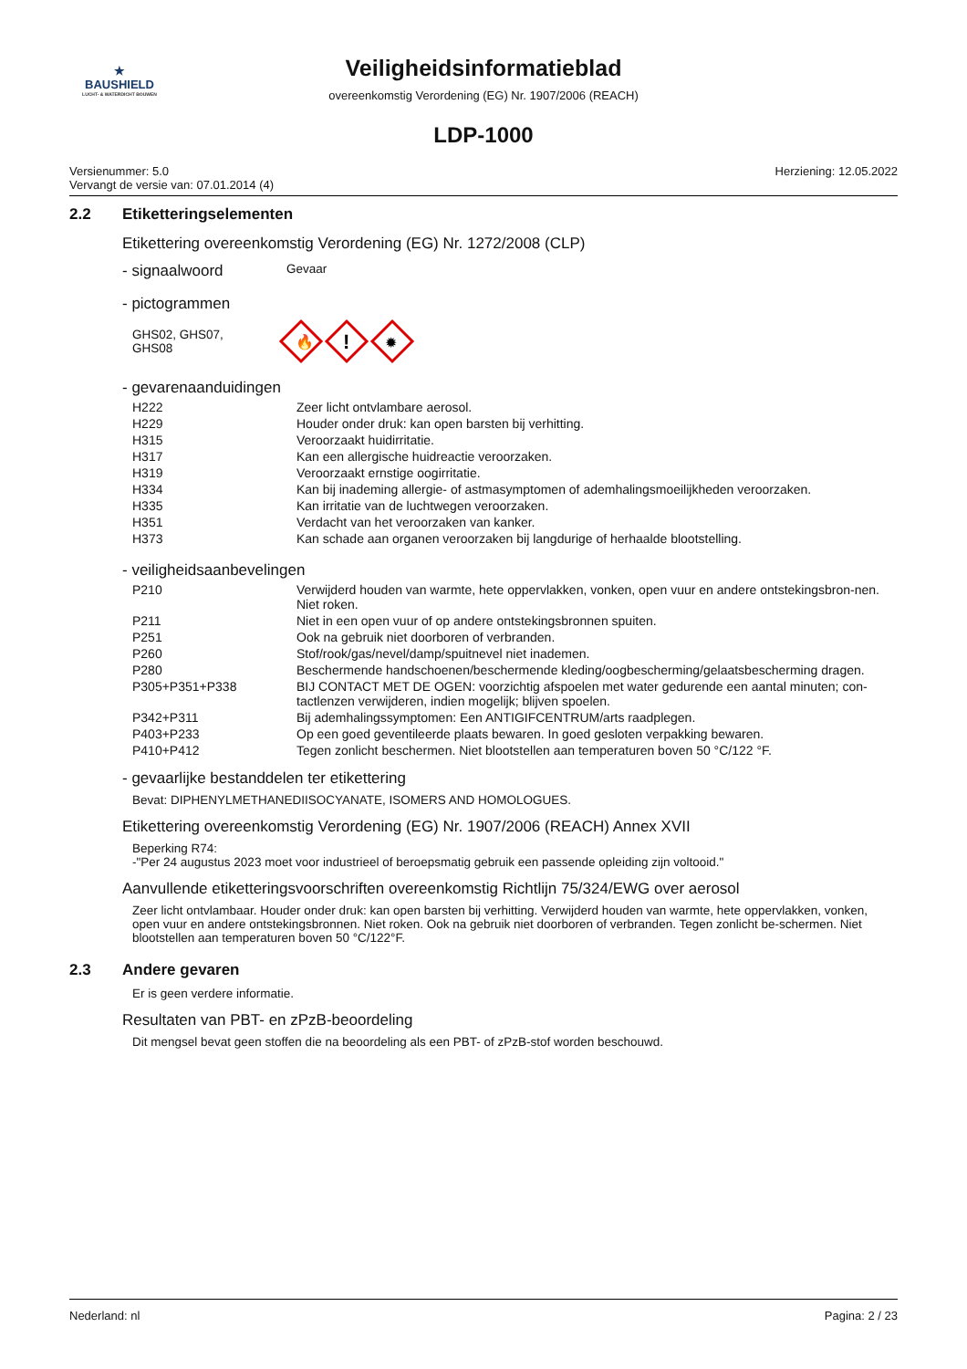★
BAUSHIELD
LUCHT- & WATERDICHT BOUWEN
Veiligheidsinformatieblad
overeenkomstig Verordening (EG) Nr. 1907/2006 (REACH)
LDP-1000
Versienummer: 5.0
Vervangt de versie van: 07.01.2014 (4)
Herziening: 12.05.2022
2.2 Etiketteringselementen
Etikettering overeenkomstig Verordening (EG) Nr. 1272/2008 (CLP)
- signaalwoord Gevaar
- pictogrammen
GHS02, GHS07,
GHS08
🔥
!
✹
- gevarenaanduidingen
| H222 | Zeer licht ontvlambare aerosol. |
| H229 | Houder onder druk: kan open barsten bij verhitting. |
| H315 | Veroorzaakt huidirritatie. |
| H317 | Kan een allergische huidreactie veroorzaken. |
| H319 | Veroorzaakt ernstige oogirritatie. |
| H334 | Kan bij inademing allergie- of astmasymptomen of ademhalingsmoeilijkheden veroorzaken. |
| H335 | Kan irritatie van de luchtwegen veroorzaken. |
| H351 | Verdacht van het veroorzaken van kanker. |
| H373 | Kan schade aan organen veroorzaken bij langdurige of herhaalde blootstelling. |
- veiligheidsaanbevelingen
| P210 | Verwijderd houden van warmte, hete oppervlakken, vonken, open vuur en andere ontstekingsbron-nen. Niet roken. |
| P211 | Niet in een open vuur of op andere ontstekingsbronnen spuiten. |
| P251 | Ook na gebruik niet doorboren of verbranden. |
| P260 | Stof/rook/gas/nevel/damp/spuitnevel niet inademen. |
| P280 | Beschermende handschoenen/beschermende kleding/oogbescherming/gelaatsbescherming dragen. |
| P305+P351+P338 | BIJ CONTACT MET DE OGEN: voorzichtig afspoelen met water gedurende een aantal minuten; con-tactlenzen verwijderen, indien mogelijk; blijven spoelen. |
| P342+P311 | Bij ademhalingssymptomen: Een ANTIGIFCENTRUM/arts raadplegen. |
| P403+P233 | Op een goed geventileerde plaats bewaren. In goed gesloten verpakking bewaren. |
| P410+P412 | Tegen zonlicht beschermen. Niet blootstellen aan temperaturen boven 50 °C/122 °F. |
- gevaarlijke bestanddelen ter etikettering
Bevat: DIPHENYLMETHANEDIISOCYANATE, ISOMERS AND HOMOLOGUES.
Etikettering overeenkomstig Verordening (EG) Nr. 1907/2006 (REACH) Annex XVII
Beperking R74:
-"Per 24 augustus 2023 moet voor industrieel of beroepsmatig gebruik een passende opleiding zijn voltooid."
Aanvullende etiketteringsvoorschriften overeenkomstig Richtlijn 75/324/EWG over aerosol
Zeer licht ontvlambaar. Houder onder druk: kan open barsten bij verhitting. Verwijderd houden van warmte, hete oppervlakken, vonken, open vuur en andere ontstekingsbronnen. Niet roken. Ook na gebruik niet doorboren of verbranden. Tegen zonlicht be-schermen. Niet blootstellen aan temperaturen boven 50 °C/122°F.
2.3 Andere gevaren
Er is geen verdere informatie.
Resultaten van PBT- en zPzB-beoordeling
Dit mengsel bevat geen stoffen die na beoordeling als een PBT- of zPzB-stof worden beschouwd.
Nederland: nl Pagina: 2 / 23